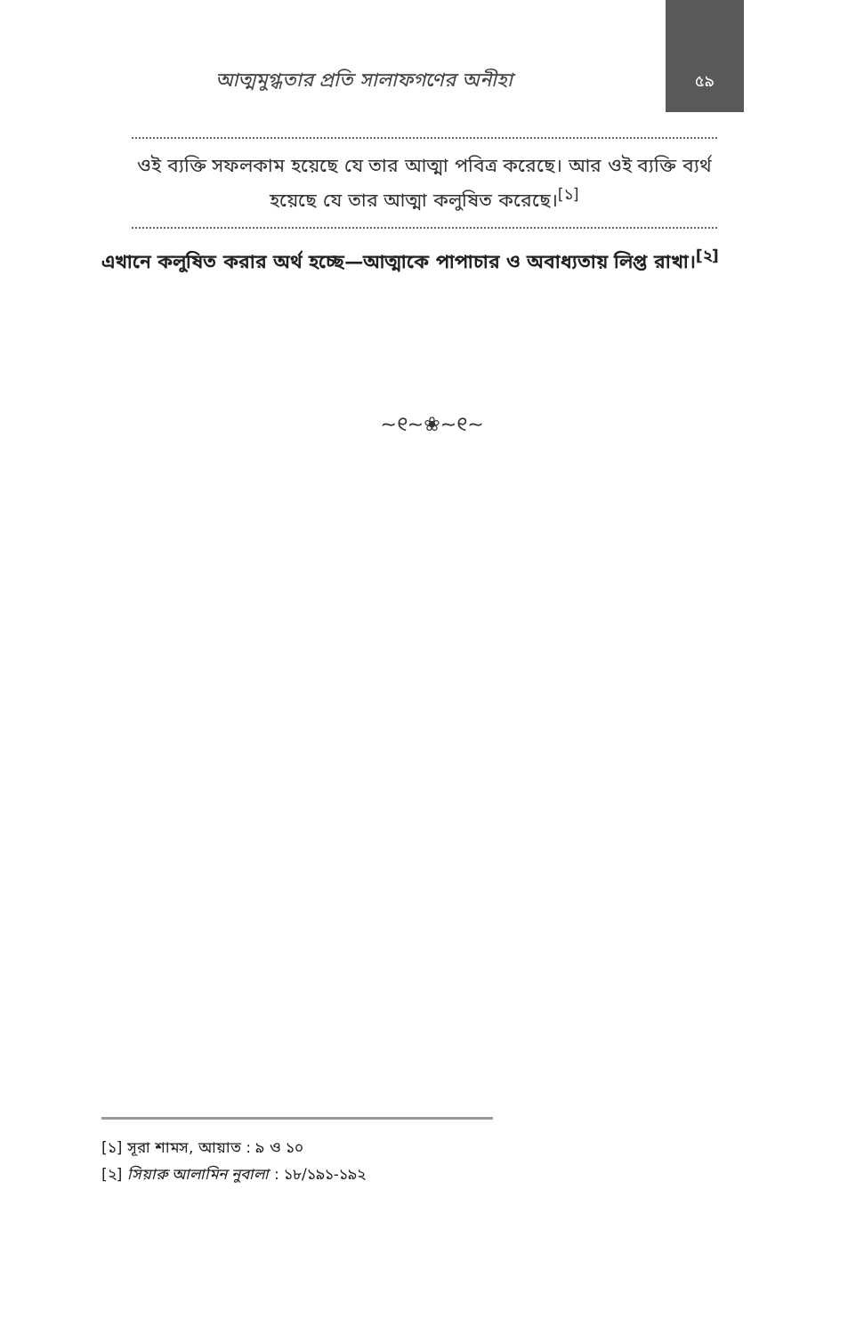আত্মমুগ্ধতার প্রতি সালাফগণের অনীহা
৫৯
ওই ব্যক্তি সফলকাম হয়েছে যে তার আত্মা পবিত্র করেছে। আর ওই ব্যক্তি ব্যর্থ হয়েছে যে তার আত্মা কলুষিত করেছে।<sup>[১]</sup>
এখানে কলুষিত করার অর্থ হচ্ছে—আত্মাকে পাপাচার ও অবাধ্যতায় লিপ্ত রাখা।<sup>[২]</sup>
~୧~❀~୧~
[১] সূরা শামস, আয়াত : ৯ ও ১০
[২] সিয়ারু আলামিন নুবালা : ১৮/১৯১-১৯২